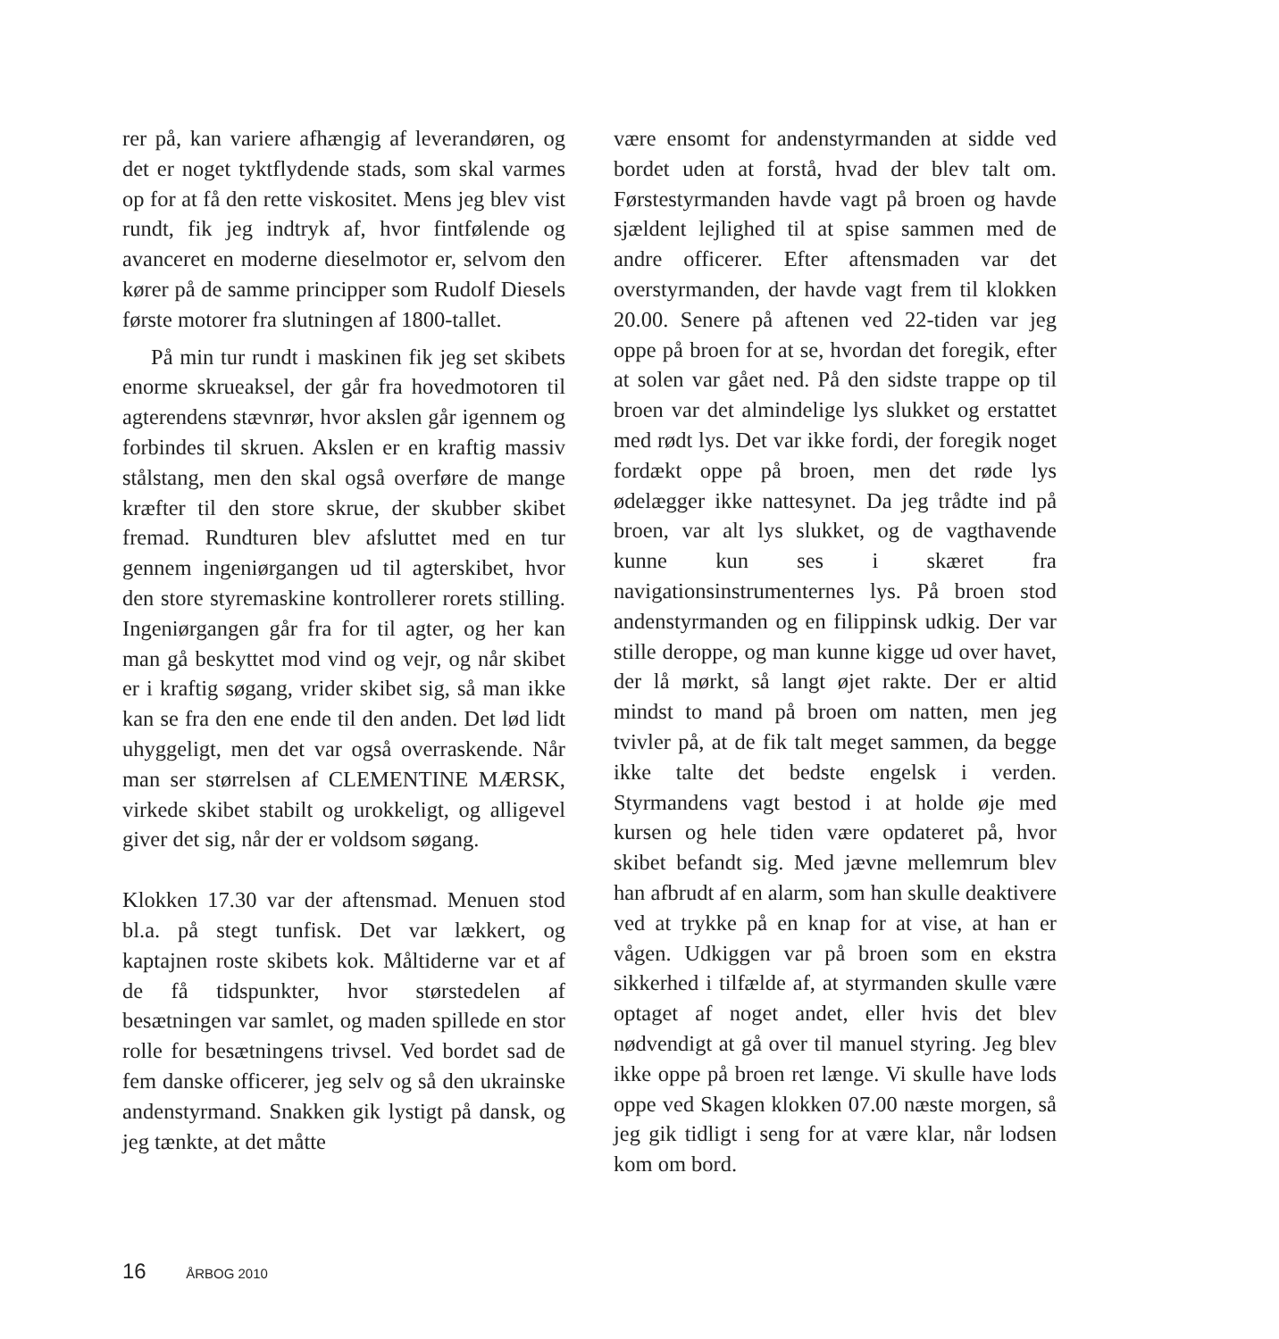rer på, kan variere afhængig af leverandøren, og det er noget tyktflydende stads, som skal varmes op for at få den rette viskositet. Mens jeg blev vist rundt, fik jeg indtryk af, hvor fintfølende og avanceret en moderne dieselmotor er, selvom den kører på de samme principper som Rudolf Diesels første motorer fra slutningen af 1800-tallet.
På min tur rundt i maskinen fik jeg set skibets enorme skrueaksel, der går fra hovedmotoren til agterendens stævnrør, hvor akslen går igennem og forbindes til skruen. Akslen er en kraftig massiv stålstang, men den skal også overføre de mange kræfter til den store skrue, der skubber skibet fremad. Rundturen blev afsluttet med en tur gennem ingeniørgangen ud til agterskibet, hvor den store styremaskine kontrollerer rorets stilling. Ingeniørgangen går fra for til agter, og her kan man gå beskyttet mod vind og vejr, og når skibet er i kraftig søgang, vrider skibet sig, så man ikke kan se fra den ene ende til den anden. Det lød lidt uhyggeligt, men det var også overraskende. Når man ser størrelsen af CLEMENTINE MÆRSK, virkede skibet stabilt og urokkeligt, og alligevel giver det sig, når der er voldsom søgang.
Klokken 17.30 var der aftensmad. Menuen stod bl.a. på stegt tunfisk. Det var lækkert, og kaptajnen roste skibets kok. Måltiderne var et af de få tidspunkter, hvor størstedelen af besætningen var samlet, og maden spillede en stor rolle for besætningens trivsel. Ved bordet sad de fem danske officerer, jeg selv og så den ukrainske andenstyrmand. Snakken gik lystigt på dansk, og jeg tænkte, at det måtte
være ensomt for andenstyrmanden at sidde ved bordet uden at forstå, hvad der blev talt om. Førstestyrmanden havde vagt på broen og havde sjældent lejlighed til at spise sammen med de andre officerer. Efter aftensmaden var det overstyrmanden, der havde vagt frem til klokken 20.00. Senere på aftenen ved 22-tiden var jeg oppe på broen for at se, hvordan det foregik, efter at solen var gået ned. På den sidste trappe op til broen var det almindelige lys slukket og erstattet med rødt lys. Det var ikke fordi, der foregik noget fordækt oppe på broen, men det røde lys ødelægger ikke nattesynet. Da jeg trådte ind på broen, var alt lys slukket, og de vagthavende kunne kun ses i skæret fra navigationsinstrumenternes lys. På broen stod andenstyrmanden og en filippinsk udkig. Der var stille deroppe, og man kunne kigge ud over havet, der lå mørkt, så langt øjet rakte. Der er altid mindst to mand på broen om natten, men jeg tvivler på, at de fik talt meget sammen, da begge ikke talte det bedste engelsk i verden. Styrmandens vagt bestod i at holde øje med kursen og hele tiden være opdateret på, hvor skibet befandt sig. Med jævne mellemrum blev han afbrudt af en alarm, som han skulle deaktivere ved at trykke på en knap for at vise, at han er vågen. Udkiggen var på broen som en ekstra sikkerhed i tilfælde af, at styrmanden skulle være optaget af noget andet, eller hvis det blev nødvendigt at gå over til manuel styring. Jeg blev ikke oppe på broen ret længe. Vi skulle have lods oppe ved Skagen klokken 07.00 næste morgen, så jeg gik tidligt i seng for at være klar, når lodsen kom om bord.
16 ÅRBOG 2010